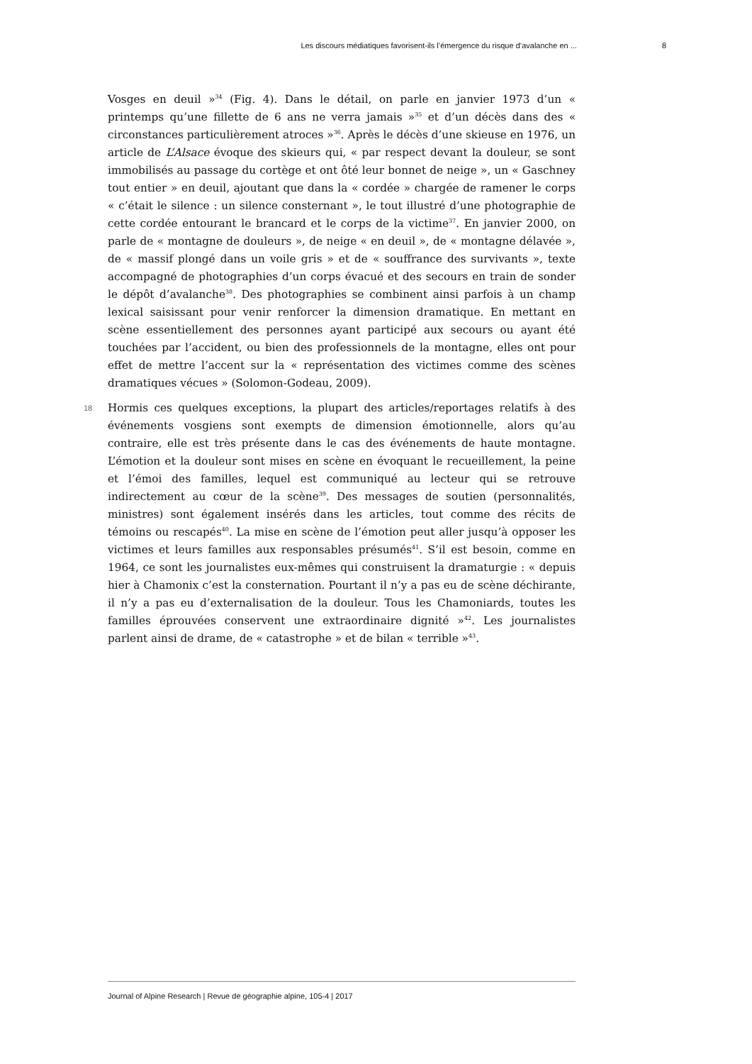Les discours médiatiques favorisent-ils l’émergence du risque d’avalanche en ... 8
Vosges en deuil »<sup>34</sup> (Fig. 4). Dans le détail, on parle en janvier 1973 d’un « printemps qu’une fillette de 6 ans ne verra jamais »<sup>35</sup> et d’un décès dans des « circonstances particulièrement atroces »<sup>36</sup>. Après le décès d’une skieuse en 1976, un article de L’Alsace évoque des skieurs qui, « par respect devant la douleur, se sont immobilisés au passage du cortège et ont ôté leur bonnet de neige », un « Gaschney tout entier » en deuil, ajoutant que dans la « cordée » chargée de ramener le corps « c’était le silence : un silence consternant », le tout illustré d’une photographie de cette cordée entourant le brancard et le corps de la victime<sup>37</sup>. En janvier 2000, on parle de « montagne de douleurs », de neige « en deuil », de « montagne délavée », de « massif plongé dans un voile gris » et de « souffrance des survivants », texte accompagné de photographies d’un corps évacué et des secours en train de sonder le dépôt d’avalanche<sup>38</sup>. Des photographies se combinent ainsi parfois à un champ lexical saisissant pour venir renforcer la dimension dramatique. En mettant en scène essentiellement des personnes ayant participé aux secours ou ayant été touchées par l’accident, ou bien des professionnels de la montagne, elles ont pour effet de mettre l’accent sur la « représentation des victimes comme des scènes dramatiques vécues » (Solomon-Godeau, 2009).
18 Hormis ces quelques exceptions, la plupart des articles/reportages relatifs à des événements vosgiens sont exempts de dimension émotionnelle, alors qu’au contraire, elle est très présente dans le cas des événements de haute montagne. L’émotion et la douleur sont mises en scène en évoquant le recueillement, la peine et l’émoi des familles, lequel est communiqué au lecteur qui se retrouve indirectement au cœur de la scène<sup>39</sup>. Des messages de soutien (personnalités, ministres) sont également insérés dans les articles, tout comme des récits de témoins ou rescapés<sup>40</sup>. La mise en scène de l’émotion peut aller jusqu’à opposer les victimes et leurs familles aux responsables présumés<sup>41</sup>. S’il est besoin, comme en 1964, ce sont les journalistes eux-mêmes qui construisent la dramaturgie : « depuis hier à Chamonix c’est la consternation. Pourtant il n’y a pas eu de scène déchirante, il n’y a pas eu d’externalisation de la douleur. Tous les Chamoniards, toutes les familles éprouvées conservent une extraordinaire dignité »<sup>42</sup>. Les journalistes parlent ainsi de drame, de « catastrophe » et de bilan « terrible »<sup>43</sup>.
Journal of Alpine Research | Revue de géographie alpine, 105-4 | 2017